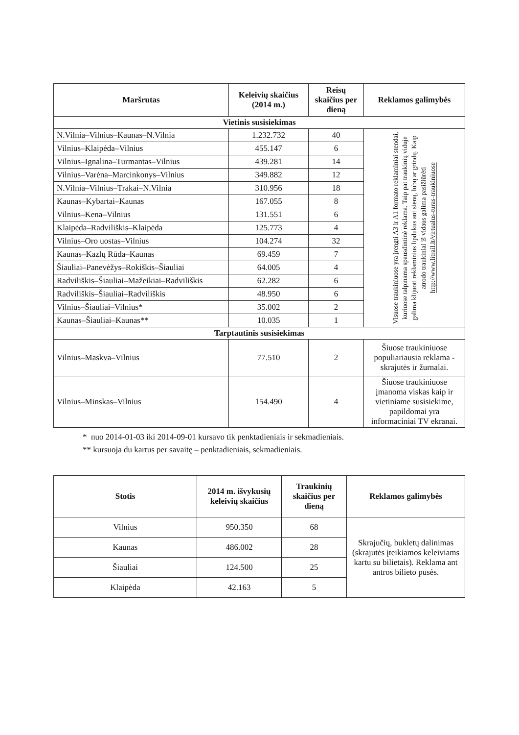| Maršrutas | Keleivių skaičius (2014 m.) | Reisų skaičius per dieną | Reklamos galimybės |
| --- | --- | --- | --- |
| Vietinis susisiekimas | | | |
| N.Vilnia–Vilnius–Kaunas–N.Vilnia | 1.232.732 | 40 | Visuose traukiniuose yra įrengti A3 ir A1 formato reklaminiai stendai, kuriuose talpinama spausdintinė reklama. Taip pat traukinių viduje galima klijuoti reklaminius lipdukus ant sienų, lubų ar grindų. Kaip atrodo traukiniai iš vidaus galima pasižiūrėti http://www.litrail.lt/virtualus-turas-traukiniuose |
| Vilnius–Klaipėda–Vilnius | 455.147 | 6 | |
| Vilnius–Ignalina–Turmantas–Vilnius | 439.281 | 14 | |
| Vilnius–Varėna–Marcinkonys–Vilnius | 349.882 | 12 | |
| N.Vilnia–Vilnius–Trakai–N.Vilnia | 310.956 | 18 | |
| Kaunas–Kybartai–Kaunas | 167.055 | 8 | |
| Vilnius–Kena–Vilnius | 131.551 | 6 | |
| Klaipėda–Radviliškis–Klaipėda | 125.773 | 4 | |
| Vilnius–Oro uostas–Vilnius | 104.274 | 32 | |
| Kaunas–Kazlų Rūda–Kaunas | 69.459 | 7 | |
| Šiauliai–Panevėžys–Rokiškis–Šiauliai | 64.005 | 4 | |
| Radviliškis–Šiauliai–Mažeikiai–Radviliškis | 62.282 | 6 | |
| Radviliškis–Šiauliai–Radviliškis | 48.950 | 6 | |
| Vilnius–Šiauliai–Vilnius* | 35.002 | 2 | |
| Kaunas–Šiauliai–Kaunas** | 10.035 | 1 | |
| Tarptautinis susisiekimas | | | |
| Vilnius–Maskva–Vilnius | 77.510 | 2 | Šiuose traukiniuose populiariausia reklama - skrajutės ir žurnalai. |
| Vilnius–Minskas–Vilnius | 154.490 | 4 | Šiuose traukiniuose įmanoma viskas kaip ir vietiniame susisiekime, papildomai yra informaciniai TV ekranai. |
* nuo 2014-01-03 iki 2014-09-01 kursavo tik penktadieniais ir sekmadieniais.
** kursuoja du kartus per savaitę – penktadieniais, sekmadieniais.
| Stotis | 2014 m. išvykusių keleivių skaičius | Traukinių skaičius per dieną | Reklamos galimybės |
| --- | --- | --- | --- |
| Vilnius | 950.350 | 68 | Skrajučių, bukletų dalinimas (skrajutės įteikiamos keleiviams kartu su bilietais). Reklama ant antros bilieto pusės. |
| Kaunas | 486.002 | 28 | |
| Šiauliai | 124.500 | 25 | |
| Klaipėda | 42.163 | 5 | |